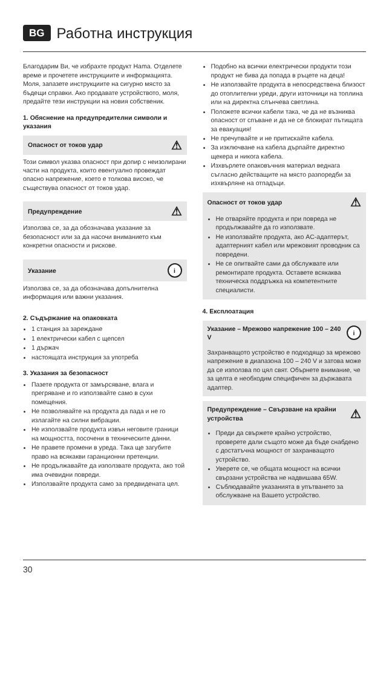BG Работна инструкция
Благодарим Ви, че избрахте продукт Hama. Отделете време и прочетете инструкциите и информацията. Моля, запазете инструкциите на сигурно място за бъдещи справки. Ако продавате устройството, моля, предайте тези инструкции на новия собственик.
1. Обяснение на предупредителни символи и указания
Опасност от токов удар ⚠
Този символ указва опасност при допир с неизолирани части на продукта, които евентуално провеждат опасно напрежение, което е толкова високо, че съществува опасност от токов удар.
Предупреждение ⚠
Използва се, за да обозначава указание за безопасност или за да насочи вниманието към конкретни опасности и рискове.
Указание i
Използва се, за да обозначава допълнителна информация или важни указания.
2. Съдържание на опаковката
1 станция за зареждане
1 електрически кабел с щепсел
1 държач
настоящата инструкция за употреба
3. Указания за безопасност
Пазете продукта от замърсяване, влага и прегряване и го използвайте само в сухи помещения.
Не позволявайте на продукта да пада и не го излагайте на силни вибрации.
Не използвайте продукта извън неговите граници на мощността, посочени в техническите данни.
Не правете промени в уреда. Така ще загубите право на всякакви гаранционни претенции.
Не продължавайте да използвате продукта, ако той има очевидни повреди.
Използвайте продукта само за предвидената цел.
Подобно на всички електрически продукти този продукт не бива да попада в ръцете на деца!
Не използвайте продукта в непосредствена близост до отоплителни уреди, други източници на топлина или на директна слънчева светлина.
Положете всички кабели така, че да не възниква опасност от спъване и да не се блокират пътищата за евакуация!
Не пречупвайте и не притискайте кабела.
За изключване на кабела дърпайте директно щекера и никога кабела.
Изхвърлете опаковъчния материал веднага съгласно действащите на място разпоредби за изхвърляне на отпадъци.
Опасност от токов удар ⚠
Не отваряйте продукта и при повреда не продължавайте да го използвате.
Не използвайте продукта, ако AC-адаптерът, адаптерният кабел или мрежовият проводник са повредени.
Не се опитвайте сами да обслужвате или ремонтирате продукта. Оставете всякаква техническа поддръжка на компетентните специалисти.
4. Експлоатация
Указание – Мрежово напрежение 100 – 240 V i
Захранващото устройство е подходящо за мрежово напрежение в диапазона 100 – 240 V и затова може да се използва по цял свят. Обърнете внимание, че за целта е необходим специфичен за държавата адаптер.
Предупреждение – Свързване на крайни устройства ⚠
Преди да свържете крайно устройство, проверете дали същото може да бъде снабдено с достатъчна мощност от захранващото устройство.
Уверете се, че общата мощност на всички свързани устройства не надвишава 65W.
Съблюдавайте указанията в упътването за обслужване на Вашето устройство.
30